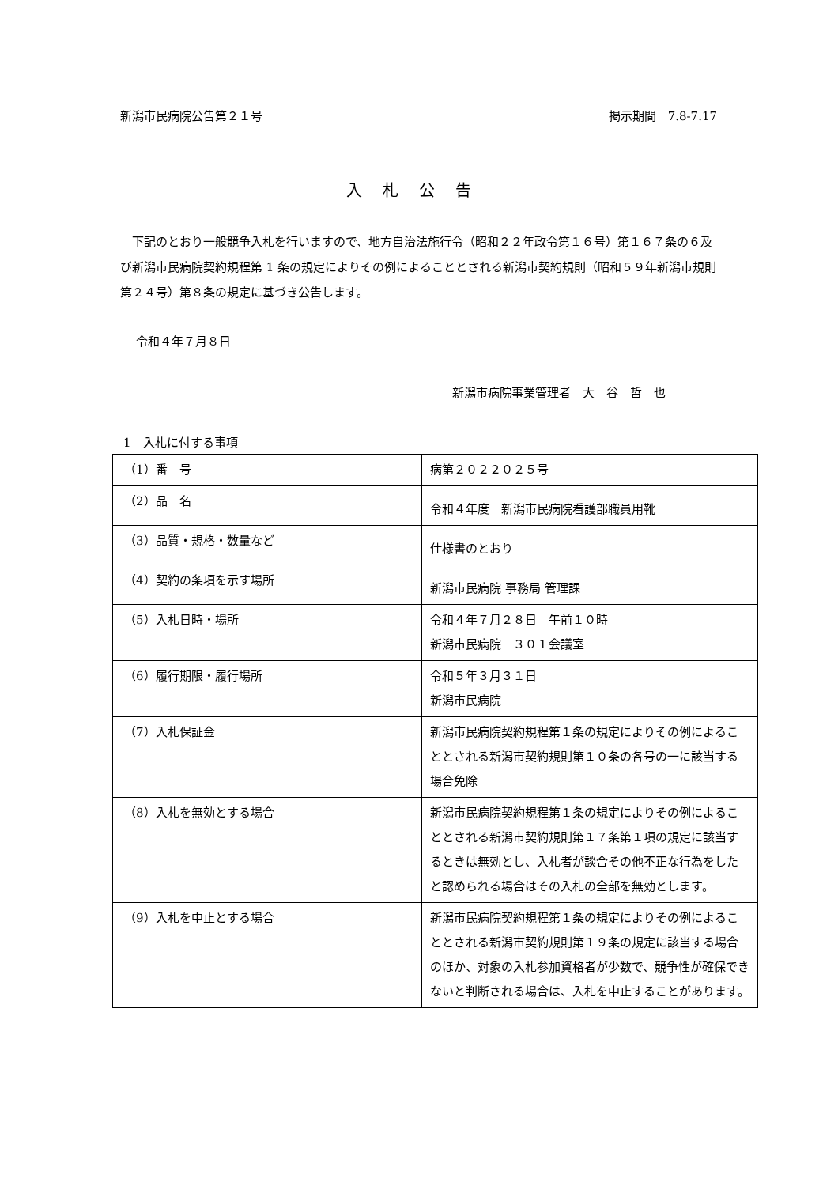新潟市民病院公告第２１号 掲示期間　7.8-7.17
入札公告
　下記のとおり一般競争入札を行いますので、地方自治法施行令（昭和２２年政令第１６号）第１６７条の６及び新潟市民病院契約規程第 1 条の規定によりその例によることとされる新潟市契約規則（昭和５９年新潟市規則第２４号）第８条の規定に基づき公告します。
令和４年７月８日
新潟市病院事業管理者　大　谷　哲　也
1　入札に付する事項
| （1）番 号 | 病第２０２２０２５号 |
| （2）品 名 | 令和４年度 新潟市民病院看護部職員用靴 |
| （3）品質・規格・数量など | 仕様書のとおり |
| （4）契約の条項を示す場所 | 新潟市民病院 事務局 管理課 |
| （5）入札日時・場所 | 令和４年７月２８日 午前１０時 新潟市民病院 ３０１会議室 |
| （6）履行期限・履行場所 | 令和５年３月３１日 新潟市民病院 |
| （7）入札保証金 | 新潟市民病院契約規程第１条の規定によりその例によることとされる新潟市契約規則第１０条の各号の一に該当する場合免除 |
| （8）入札を無効とする場合 | 新潟市民病院契約規程第１条の規定によりその例によることとされる新潟市契約規則第１７条第１項の規定に該当するときは無効とし、入札者が談合その他不正な行為をしたと認められる場合はその入札の全部を無効とします。 |
| （9）入札を中止とする場合 | 新潟市民病院契約規程第１条の規定によりその例によることとされる新潟市契約規則第１９条の規定に該当する場合のほか、対象の入札参加資格者が少数で、競争性が確保できないと判断される場合は、入札を中止することがあります。 |